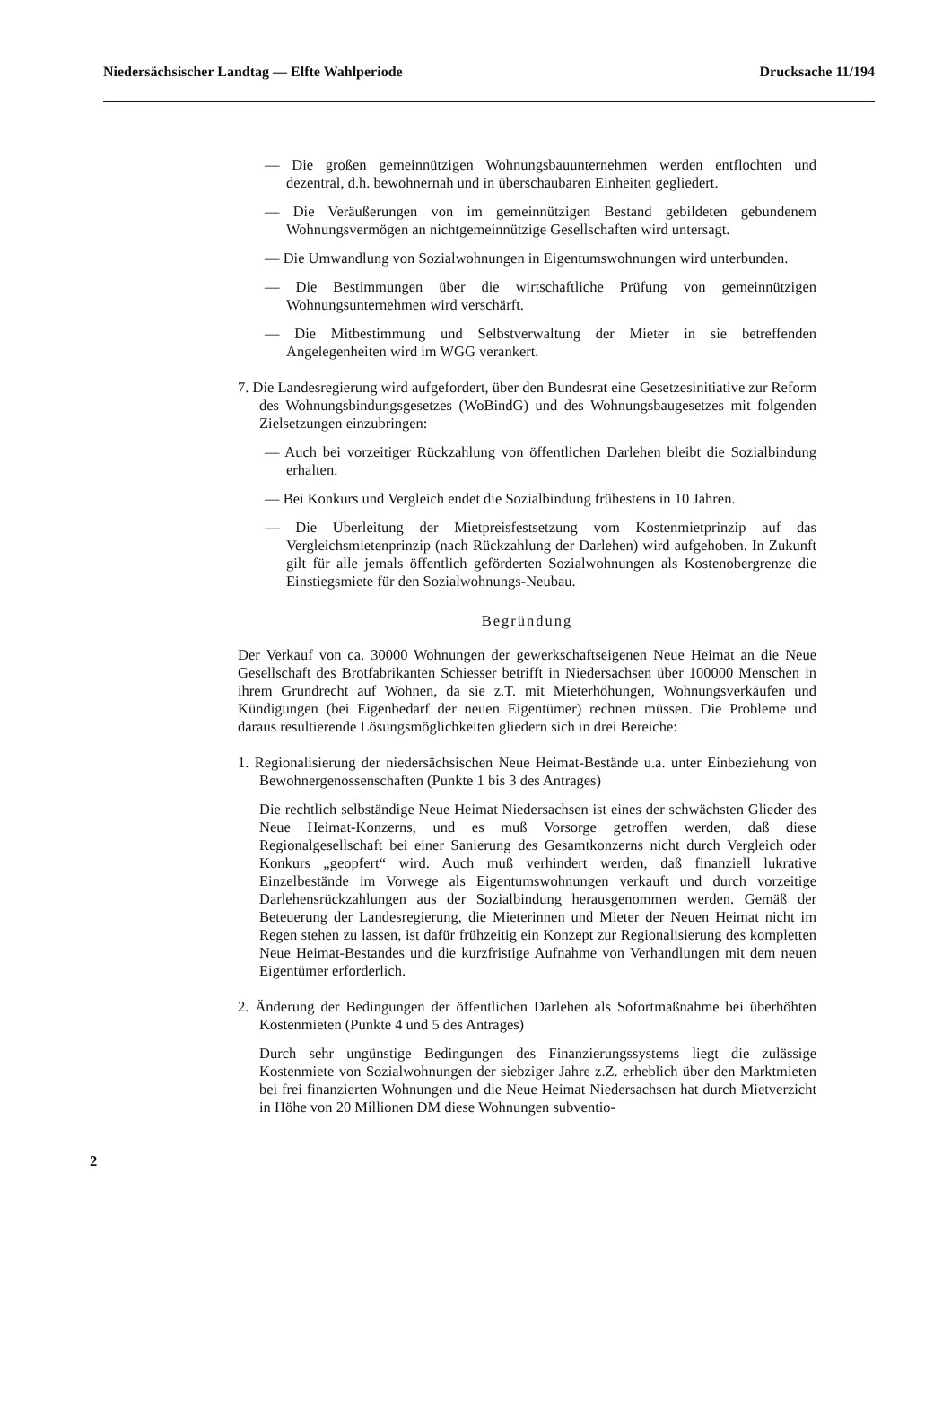Niedersächsischer Landtag — Elfte Wahlperiode Drucksache 11/194
— Die großen gemeinnützigen Wohnungsbauunternehmen werden entflochten und dezentral, d.h. bewohnernah und in überschaubaren Einheiten gegliedert.
— Die Veräußerungen von im gemeinnützigen Bestand gebildeten gebundenem Wohnungsvermögen an nichtgemeinnützige Gesellschaften wird untersagt.
— Die Umwandlung von Sozialwohnungen in Eigentumswohnungen wird unterbunden.
— Die Bestimmungen über die wirtschaftliche Prüfung von gemeinnützigen Wohnungsunternehmen wird verschärft.
— Die Mitbestimmung und Selbstverwaltung der Mieter in sie betreffenden Angelegenheiten wird im WGG verankert.
7. Die Landesregierung wird aufgefordert, über den Bundesrat eine Gesetzesinitiative zur Reform des Wohnungsbindungsgesetzes (WoBindG) und des Wohnungsbaugesetzes mit folgenden Zielsetzungen einzubringen:
— Auch bei vorzeitiger Rückzahlung von öffentlichen Darlehen bleibt die Sozialbindung erhalten.
— Bei Konkurs und Vergleich endet die Sozialbindung frühestens in 10 Jahren.
— Die Überleitung der Mietpreisfestsetzung vom Kostenmietprinzip auf das Vergleichsmietenprinzip (nach Rückzahlung der Darlehen) wird aufgehoben. In Zukunft gilt für alle jemals öffentlich geförderten Sozialwohnungen als Kostenobergrenze die Einstiegsmiete für den Sozialwohnungs-Neubau.
Begründung
Der Verkauf von ca. 30000 Wohnungen der gewerkschaftseigenen Neue Heimat an die Neue Gesellschaft des Brotfabrikanten Schiesser betrifft in Niedersachsen über 100000 Menschen in ihrem Grundrecht auf Wohnen, da sie z.T. mit Mieterhöhungen, Wohnungsverkäufen und Kündigungen (bei Eigenbedarf der neuen Eigentümer) rechnen müssen. Die Probleme und daraus resultierende Lösungsmöglichkeiten gliedern sich in drei Bereiche:
1. Regionalisierung der niedersächsischen Neue Heimat-Bestände u.a. unter Einbeziehung von Bewohnergenossenschaften (Punkte 1 bis 3 des Antrages)
Die rechtlich selbständige Neue Heimat Niedersachsen ist eines der schwächsten Glieder des Neue Heimat-Konzerns, und es muß Vorsorge getroffen werden, daß diese Regionalgesellschaft bei einer Sanierung des Gesamtkonzerns nicht durch Vergleich oder Konkurs „geopfert“ wird. Auch muß verhindert werden, daß finanziell lukrative Einzelbestände im Vorwege als Eigentumswohnungen verkauft und durch vorzeitige Darlehensrückzahlungen aus der Sozialbindung herausgenommen werden. Gemäß der Beteuerung der Landesregierung, die Mieterinnen und Mieter der Neuen Heimat nicht im Regen stehen zu lassen, ist dafür frühzeitig ein Konzept zur Regionalisierung des kompletten Neue Heimat-Bestandes und die kurzfristige Aufnahme von Verhandlungen mit dem neuen Eigentümer erforderlich.
2. Änderung der Bedingungen der öffentlichen Darlehen als Sofortmaßnahme bei überhöhten Kostenmieten (Punkte 4 und 5 des Antrages)
Durch sehr ungünstige Bedingungen des Finanzierungssystems liegt die zulässige Kostenmiete von Sozialwohnungen der siebziger Jahre z.Z. erheblich über den Marktmieten bei frei finanzierten Wohnungen und die Neue Heimat Niedersachsen hat durch Mietverzicht in Höhe von 20 Millionen DM diese Wohnungen subventio-
2